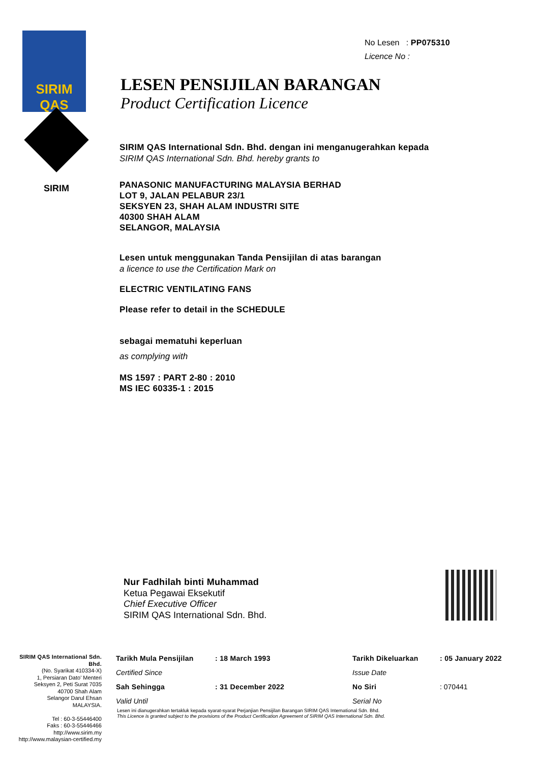SIRIM QAS
SIRIM
No Lesen : PP075310
Licence No :
LESEN PENSIJILAN BARANGAN
Product Certification Licence
SIRIM QAS International Sdn. Bhd. dengan ini menganugerahkan kepada
SIRIM QAS International Sdn. Bhd. hereby grants to
PANASONIC MANUFACTURING MALAYSIA BERHAD
LOT 9, JALAN PELABUR 23/1
SEKSYEN 23, SHAH ALAM INDUSTRI SITE
40300 SHAH ALAM
SELANGOR, MALAYSIA
Lesen untuk menggunakan Tanda Pensijilan di atas barangan
a licence to use the Certification Mark on
ELECTRIC VENTILATING FANS
Please refer to detail in the SCHEDULE
sebagai mematuhi keperluan
as complying with
MS 1597 : PART 2-80 : 2010
MS IEC 60335-1 : 2015
Nur Fadhilah binti Muhammad
Ketua Pegawai Eksekutif
Chief Executive Officer
SIRIM QAS International Sdn. Bhd.
SIRIM QAS International Sdn. Bhd.
(No. Syarikat 410334-X)
1, Persiaran Dato' Menteri
Seksyen 2, Peti Surat 7035
40700 Shah Alam
Selangor Darul Ehsan
MALAYSIA.
Tel : 60-3-55446400
Faks : 60-3-55446466
http://www.sirim.my
http://www.malaysian-certified.my
Tarikh Mula Pensijilan: 18 March 1993 Tarikh Dikeluarkan: 05 January 2022 Certified Since Issue Date Sah Sehingga: 31 December 2022 No Siri: 070441 Valid Until Serial No
Lesen ini dianugerahkan tertakluk kepada syarat-syarat Perjanjian Pensijilan Barangan SIRIM QAS International Sdn. Bhd.
This Licence is granted subject to the provisions of the Product Certification Agreement of SIRIM QAS International Sdn. Bhd.